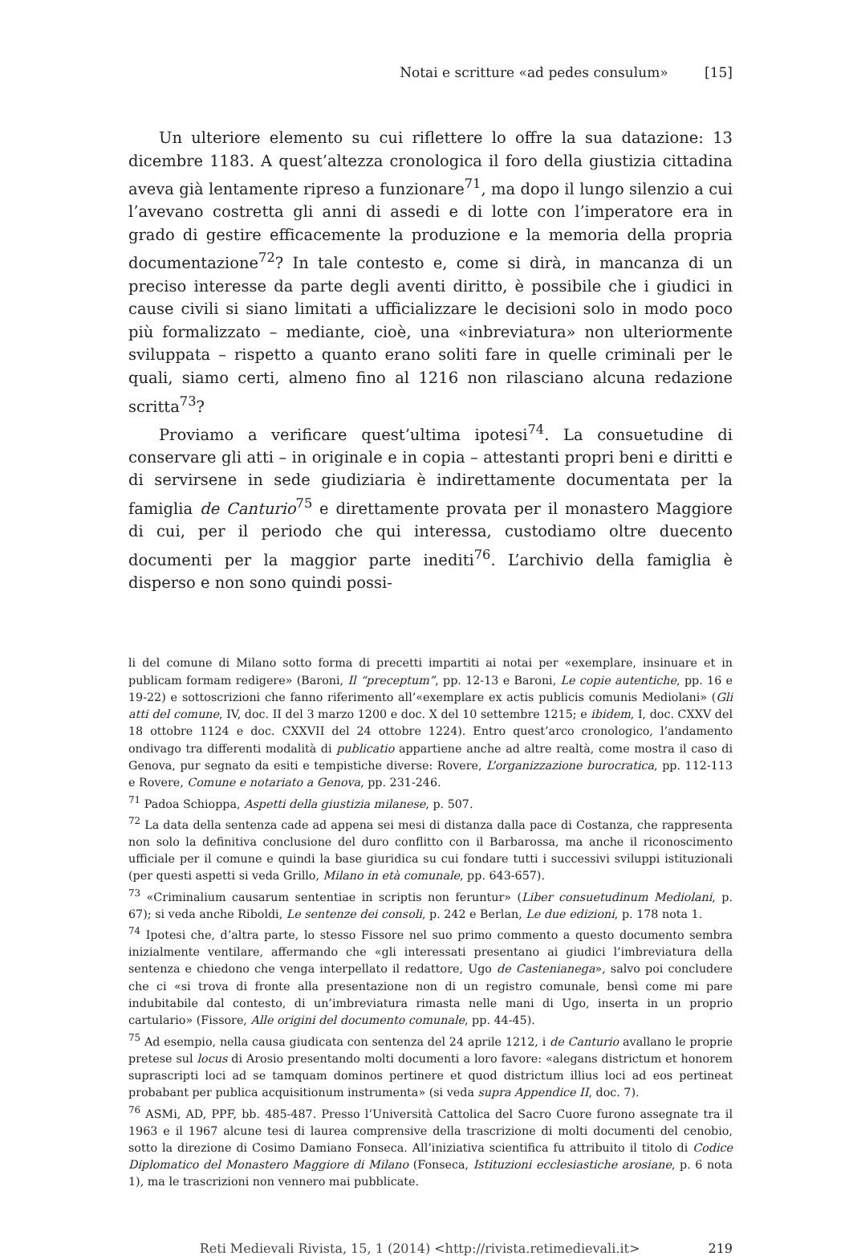Notai e scritture «ad pedes consulum» [15]
Un ulteriore elemento su cui riflettere lo offre la sua datazione: 13 dicembre 1183. A quest’altezza cronologica il foro della giustizia cittadina aveva già lentamente ripreso a funzionare<sup>71</sup>, ma dopo il lungo silenzio a cui l’avevano costretta gli anni di assedi e di lotte con l’imperatore era in grado di gestire efficacemente la produzione e la memoria della propria documentazione<sup>72</sup>? In tale contesto e, come si dirà, in mancanza di un preciso interesse da parte degli aventi diritto, è possibile che i giudici in cause civili si siano limitati a ufficializzare le decisioni solo in modo poco più formalizzato – mediante, cioè, una «inbreviatura» non ulteriormente sviluppata – rispetto a quanto erano soliti fare in quelle criminali per le quali, siamo certi, almeno fino al 1216 non rilasciano alcuna redazione scritta<sup>73</sup>?
Proviamo a verificare quest’ultima ipotesi<sup>74</sup>. La consuetudine di conservare gli atti – in originale e in copia – attestanti propri beni e diritti e di servirsene in sede giudiziaria è indirettamente documentata per la famiglia de Canturio<sup>75</sup> e direttamente provata per il monastero Maggiore di cui, per il periodo che qui interessa, custodiamo oltre duecento documenti per la maggior parte inediti<sup>76</sup>. L’archivio della famiglia è disperso e non sono quindi possi-
li del comune di Milano sotto forma di precetti impartiti ai notai per «exemplare, insinuare et in publicam formam redigere» (Baroni, Il “preceptum”, pp. 12-13 e Baroni, Le copie autentiche, pp. 16 e 19-22) e sottoscrizioni che fanno riferimento all’«exemplare ex actis publicis comunis Mediolani» (Gli atti del comune, IV, doc. II del 3 marzo 1200 e doc. X del 10 settembre 1215; e ibidem, I, doc. CXXV del 18 ottobre 1124 e doc. CXXVII del 24 ottobre 1224). Entro quest’arco cronologico, l’andamento ondivago tra differenti modalità di publicatio appartiene anche ad altre realtà, come mostra il caso di Genova, pur segnato da esiti e tempistiche diverse: Rovere, L’organizzazione burocratica, pp. 112-113 e Rovere, Comune e notariato a Genova, pp. 231-246.
<sup>71</sup> Padoa Schioppa, Aspetti della giustizia milanese, p. 507.
<sup>72</sup> La data della sentenza cade ad appena sei mesi di distanza dalla pace di Costanza, che rappresenta non solo la definitiva conclusione del duro conflitto con il Barbarossa, ma anche il riconoscimento ufficiale per il comune e quindi la base giuridica su cui fondare tutti i successivi sviluppi istituzionali (per questi aspetti si veda Grillo, Milano in età comunale, pp. 643-657).
<sup>73</sup> «Criminalium causarum sententiae in scriptis non feruntur» (Liber consuetudinum Mediolani, p. 67); si veda anche Riboldi, Le sentenze dei consoli, p. 242 e Berlan, Le due edizioni, p. 178 nota 1.
<sup>74</sup> Ipotesi che, d’altra parte, lo stesso Fissore nel suo primo commento a questo documento sembra inizialmente ventilare, affermando che «gli interessati presentano ai giudici l’imbreviatura della sentenza e chiedono che venga interpellato il redattore, Ugo de Castenianega», salvo poi concludere che ci «si trova di fronte alla presentazione non di un registro comunale, bensì come mi pare indubitabile dal contesto, di un’imbreviatura rimasta nelle mani di Ugo, inserta in un proprio cartulario» (Fissore, Alle origini del documento comunale, pp. 44-45).
<sup>75</sup> Ad esempio, nella causa giudicata con sentenza del 24 aprile 1212, i de Canturio avallano le proprie pretese sul locus di Arosio presentando molti documenti a loro favore: «alegans districtum et honorem suprascripti loci ad se tamquam dominos pertinere et quod districtum illius loci ad eos pertineat probabant per publica acquisitionum instrumenta» (si veda supra Appendice II, doc. 7).
<sup>76</sup> ASMi, AD, PPF, bb. 485-487. Presso l’Università Cattolica del Sacro Cuore furono assegnate tra il 1963 e il 1967 alcune tesi di laurea comprensive della trascrizione di molti documenti del cenobio, sotto la direzione di Cosimo Damiano Fonseca. All’iniziativa scientifica fu attribuito il titolo di Codice Diplomatico del Monastero Maggiore di Milano (Fonseca, Istituzioni ecclesiastiche arosiane, p. 6 nota 1), ma le trascrizioni non vennero mai pubblicate.
Reti Medievali Rivista, 15, 1 (2014) <http://rivista.retimedievali.it> 219